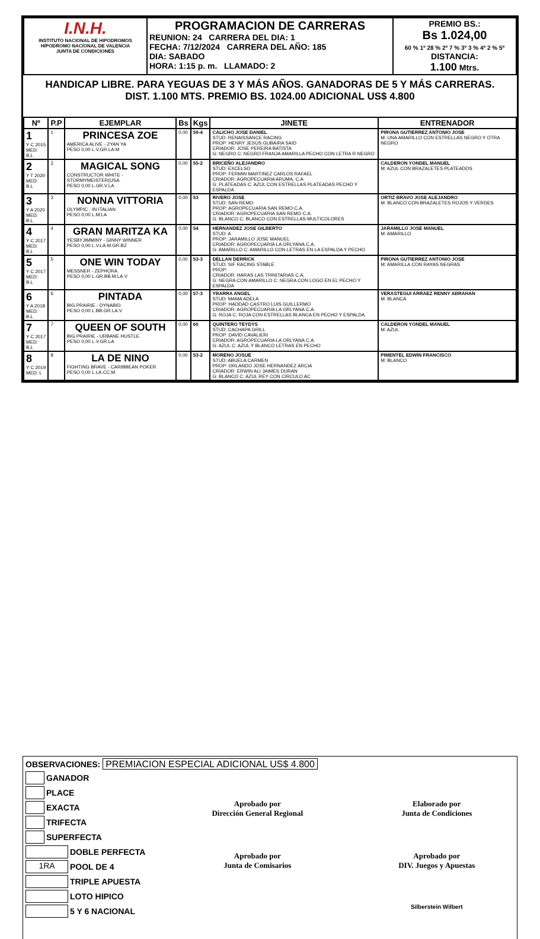| I.N.H. INSTITUTO NACIONAL DE HIPODROMOS HIPODROMO NACIONAL DE VALENCIA JUNTA DE CONDICIONES | PROGRAMACION DE CARRERAS REUNION: 24 CARRERA DEL DIA: 1 FECHA: 7/12/2024 CARRERA DEL AÑO: 185 DIA: SABADO HORA: 1:15 p. m. LLAMADO: 2 | PREMIO BS.: Bs 1.024,00 60 % 1º 28 % 2º 7 % 3º 3 % 4º 2 % 5º DISTANCIA: 1.100 Mtrs. |
HANDICAP LIBRE. PARA YEGUAS DE 3 Y MÁS AÑOS. GANADORAS DE 5 Y MÁS CARRERAS.
DIST. 1.100 MTS. PREMIO BS. 1024.00 ADICIONAL US$ 4.800
| Nº | P.P | EJEMPLAR | Bs | Kgs | JINETE | ENTRENADOR |
| --- | --- | --- | --- | --- | --- | --- |
| 1 Y C 2015 MED: B.L | 1 | PRINCESA ZOE AMERICA ALIVE - ZYAN YA PESO 0,00 L.V.GR.LA.M | 0,00 | 59-4 | CALICHO JOSE DANIEL STUD: RENAISSANCE RACING PROP: HENRY JESUS GUBAIRA SAID CRIADOR: JOSE PEREIRA BATISTA G: NEGRO C: NEGRO FRANJA AMARILLA PECHO CON LETRA R NEGRO | PIRONA GUTIERREZ ANTONIO JOSE M: UNA AMARILLO CON ESTRELLAS NEGRO Y OTRA NEGRO |
| 2 Y T 2020 MED: B.L | 2 | MAGICAL SONG CONSTRUCTOR WHITE - STORMYMEISTER(USA PESO 0,00 L.GR.V.LA | 0,00 | 55-2 | BRICEÑO ALEJANDRO STUD: EXCELSO PROP: FERMIN MARTINEZ CARLOS RAFAEL CRIADOR: AGROPECUARIA ARUMA, C.A G: PLATEADAS C: AZUL CON ESTRELLAS PLATEADAS PECHO Y ESPALDA | CALDERON YONDEL MANUEL M: AZUL CON BRAZALETES PLATEADOS |
| 3 Y A 2020 MED: B.L | 3 | NONNA VITTORIA OLYMPIC - IN ITALIAN PESO 0,00 L.M.LA | 0,00 | 53 | RIVERO JOSE STUD: SAN REMO PROP: AGROPECUARIA SAN REMO C.A. CRIADOR: AGROPECUARIA SAN REMO C.A. G: BLANCO C: BLANCO CON ESTRELLAS MULTICOLORES | ORTIZ BRAVO JOSE ALEJANDRO M: BLANCO CON BRAZALETES ROJOS Y VERDES |
| 4 Y C 2017 MED: B.L | 4 | GRAN MARITZA KA YESBYJIMMINY - GINNY WINNER PESO 0,00 L.V.LA.M.GR.BZ | 0,00 | 54 | HERNANDEZ JOSE GILBERTO STUD: A PROP: JARAMILLO JOSE MANUEL CRIADOR: AGROPECUARIA LA ORLYANA C.A. G: AMARILLO C: AMARILLO CON LETRAS EN LA ESPALDA Y PECHO | JARAMILLO JOSE MANUEL M: AMARILLO |
| 5 Y C 2017 MED: B.L | 5 | ONE WIN TODAY MESSNER - ZEPHORA PESO 0,00 L.GR.BB.M.LA.V | 0,00 | 53-3 | DELLAN DERRICK STUD: SIF RACING STABLE PROP: CRIADOR: HARAS LAS TRINITARIAS C.A. G: NEGRA CON AMARILLO C: NEGRA CON LOGO EN EL PECHO Y ESPALDA | PIRONA GUTIERREZ ANTONIO JOSE M: AMARILLA CON RAYAS NEGRAS |
| 6 Y A 2018 MED: B.L | 6 | PINTADA BIG PRAIRIE - DYNABID PESO 0,00 L.BB.GR.LA.V | 0,00 | 57-3 | YBARRA ANGEL STUD: MAMA ADELA PROP: HADDAD CASTRO LUIS GUILLERMO CRIADOR: AGROPECUARIA LA ORLYANA C.A. G: ROJA C: ROJA CON ESTRELLAS BLANCA EN PECHO Y ESPALDA | VERASTEGUI ARRAEZ RENNY ABRAHAN M: BLANCA |
| 7 Y C 2017 MED: B.L | 7 | QUEEN OF SOUTH BIG PRAIRIE - URBANE HUSTLE PESO 0,00 L.V.GR.LA | 0,00 | 60 | QUINTERO TEYDYS STUD: CACHAPA GRILL PROP: DAVID CAVALIERI CRIADOR: AGROPECUARIA LA ORLYANA C.A. G: AZUL C: AZUL Y BLANCO LETRAS EN PECHO | CALDERON YONDEL MANUEL M: AZUL |
| 8 Y C 2019 MED: L | 8 | LA DE NINO FIGHTING BRAVE - CARIBBEAN POKER PESO 0,00 L.LA.CC.M | 0,00 | 53-2 | MORENO JOSUE STUD: ABUELA CARMEN PROP: ORLANDO JOSE HERNANDEZ ARCIA CRIADOR: ERWIN ALI JAIMES DURAN G: BLANCO C: AZUL REY CON CIRCULO AC | PIMENTEL EDWIN FRANCISCO M: BLANCO |
OBSERVACIONES: PREMIACION ESPECIAL ADICIONAL US$ 4.800
GANADOR
PLACE
EXACTA
TRIFECTA
SUPERFECTA
DOBLE PERFECTA
1RA POOL DE 4
TRIPLE APUESTA
LOTO HIPICO
5 Y 6 NACIONAL
Aprobado por
Dirección General Regional
Elaborado por
Junta de Condiciones
Aprobado por
Junta de Comisarios
Aprobado por
DIV. Juegos y Apuestas
Silberstein Wilbert